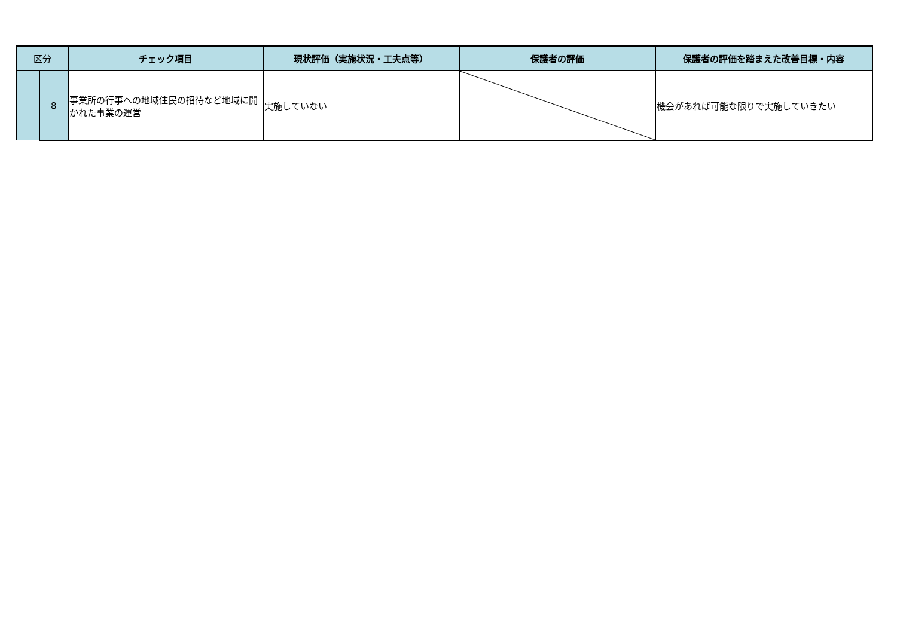| 区分 | | チェック項目 | 現状評価（実施状況・工夫点等） | 保護者の評価 | 保護者の評価を踏まえた改善目標・内容 |
| --- | --- | --- | --- | --- | --- |
| | 8 | 事業所の行事への地域住民の招待など地域に開かれた事業の運営 | 実施していない | | 機会があれば可能な限りで実施していきたい |